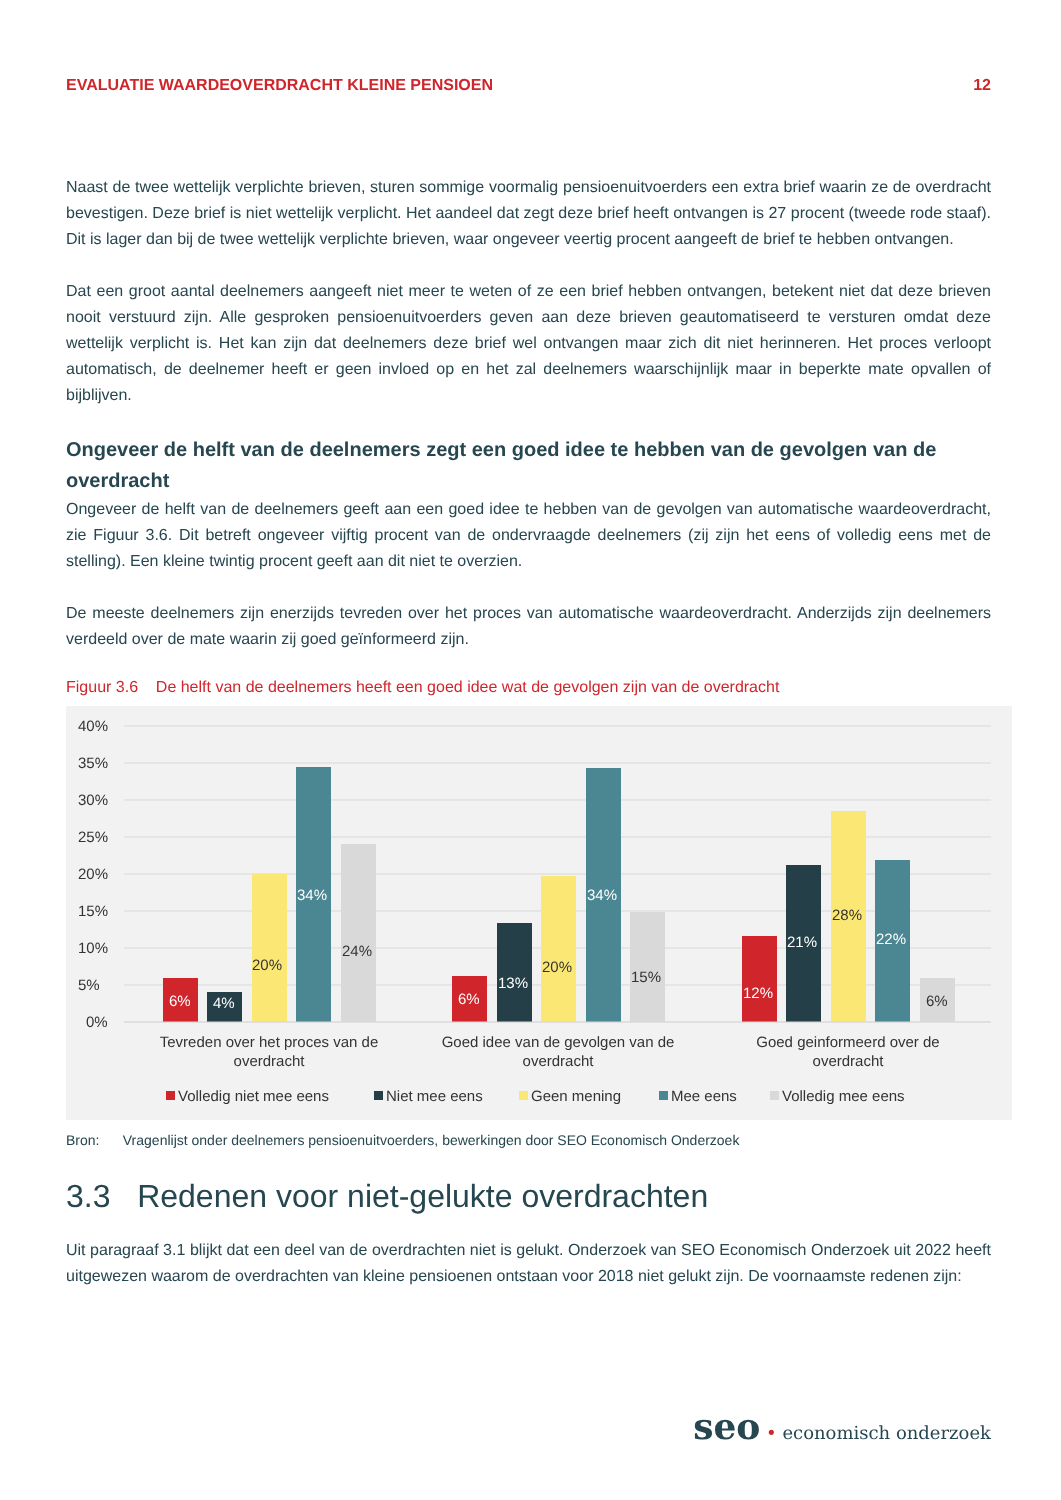EVALUATIE WAARDEOVERDRACHT KLEINE PENSIOEN 12
Naast de twee wettelijk verplichte brieven, sturen sommige voormalig pensioenuitvoerders een extra brief waarin ze de overdracht bevestigen. Deze brief is niet wettelijk verplicht. Het aandeel dat zegt deze brief heeft ontvangen is 27 procent (tweede rode staaf). Dit is lager dan bij de twee wettelijk verplichte brieven, waar ongeveer veertig procent aangeeft de brief te hebben ontvangen.
Dat een groot aantal deelnemers aangeeft niet meer te weten of ze een brief hebben ontvangen, betekent niet dat deze brieven nooit verstuurd zijn. Alle gesproken pensioenuitvoerders geven aan deze brieven geautomatiseerd te versturen omdat deze wettelijk verplicht is. Het kan zijn dat deelnemers deze brief wel ontvangen maar zich dit niet herinneren. Het proces verloopt automatisch, de deelnemer heeft er geen invloed op en het zal deelnemers waarschijnlijk maar in beperkte mate opvallen of bijblijven.
Ongeveer de helft van de deelnemers zegt een goed idee te hebben van de gevolgen van de overdracht
Ongeveer de helft van de deelnemers geeft aan een goed idee te hebben van de gevolgen van automatische waardeoverdracht, zie Figuur 3.6. Dit betreft ongeveer vijftig procent van de ondervraagde deelnemers (zij zijn het eens of volledig eens met de stelling). Een kleine twintig procent geeft aan dit niet te overzien.
De meeste deelnemers zijn enerzijds tevreden over het proces van automatische waardeoverdracht. Anderzijds zijn deelnemers verdeeld over de mate waarin zij goed geïnformeerd zijn.
Figuur 3.6 De helft van de deelnemers heeft een goed idee wat de gevolgen zijn van de overdracht
40%
35%
30%
25%
20%
15%
10%
5%
0%
6%
4%
20%
34%
24%
6%
13%
20%
34%
15%
12%
21%
28%
22%
6%
Tevreden over het proces van de
overdracht
Goed idee van de gevolgen van de
overdracht
Goed geinformeerd over de
overdracht
Volledig niet mee eens
Niet mee eens
Geen mening
Mee eens
Volledig mee eens
Bron: Vragenlijst onder deelnemers pensioenuitvoerders, bewerkingen door SEO Economisch Onderzoek
3.3 Redenen voor niet-gelukte overdrachten
Uit paragraaf 3.1 blijkt dat een deel van de overdrachten niet is gelukt. Onderzoek van SEO Economisch Onderzoek uit 2022 heeft uitgewezen waarom de overdrachten van kleine pensioenen ontstaan voor 2018 niet gelukt zijn. De voornaamste redenen zijn:
seo • economisch onderzoek